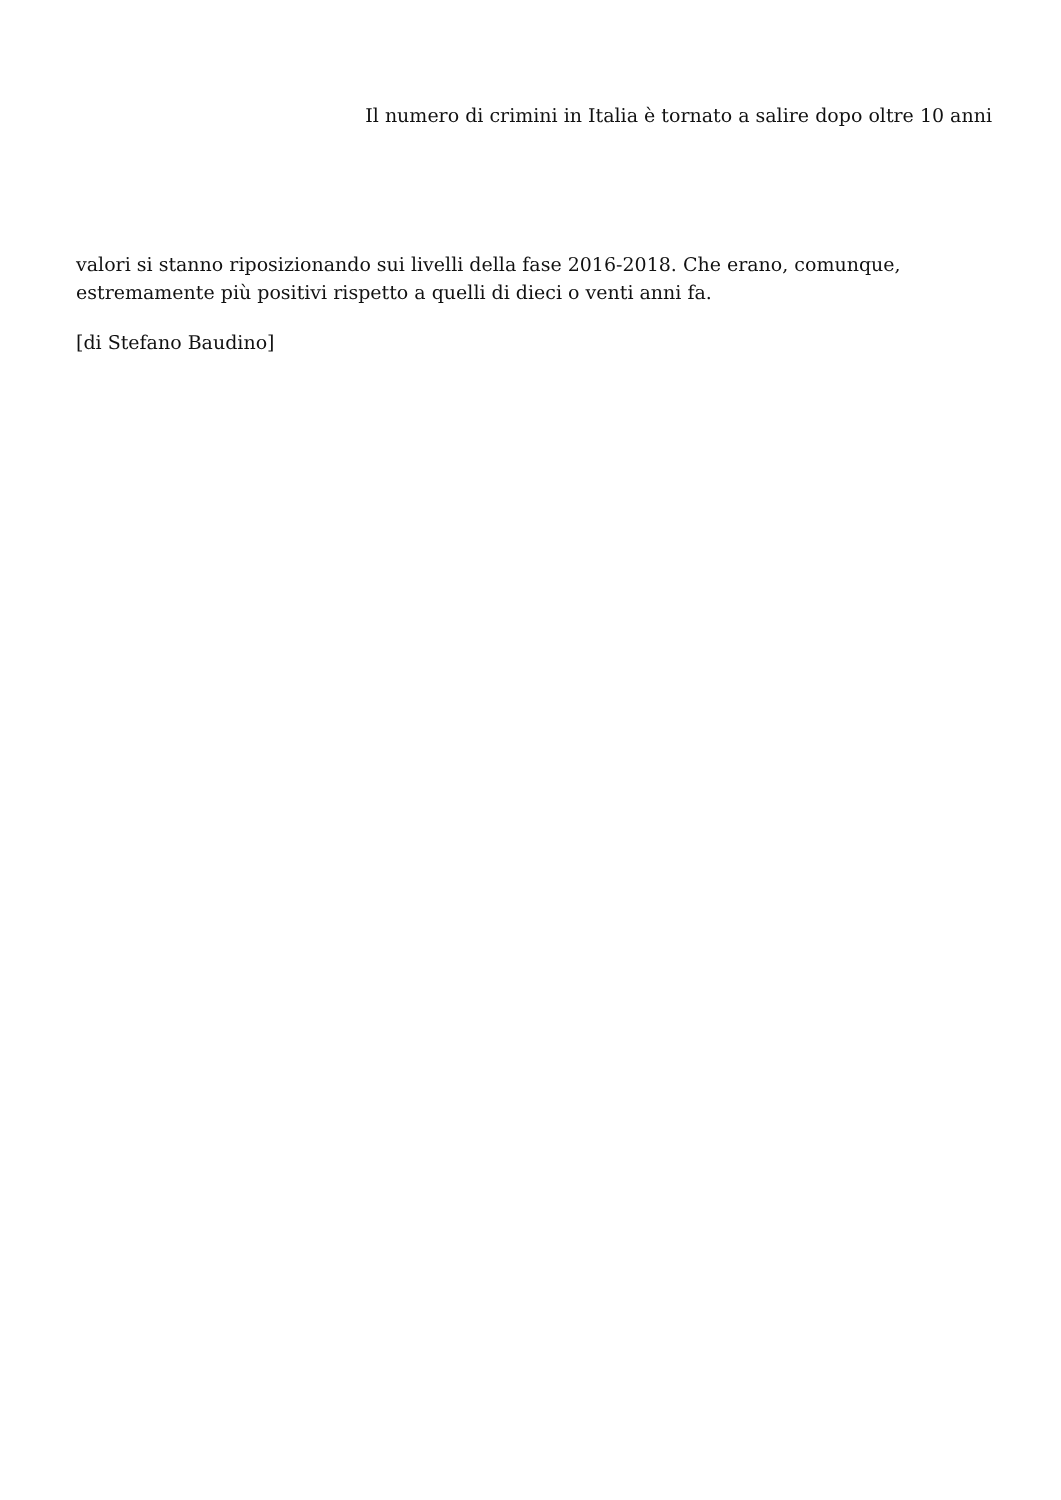Il numero di crimini in Italia è tornato a salire dopo oltre 10 anni
valori si stanno riposizionando sui livelli della fase 2016-2018. Che erano, comunque, estremamente più positivi rispetto a quelli di dieci o venti anni fa.
[di Stefano Baudino]